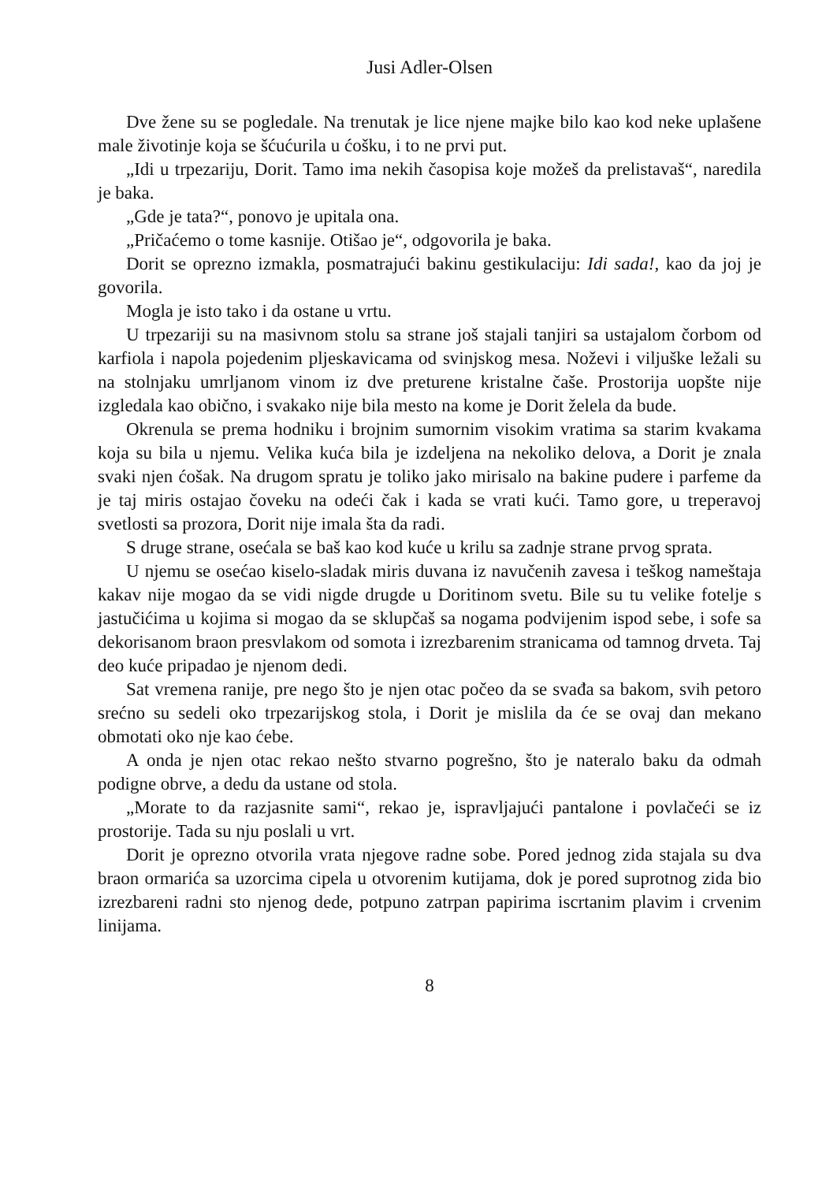Jusi Adler-Olsen
Dve žene su se pogledale. Na trenutak je lice njene majke bilo kao kod neke uplašene male životinje koja se šćućurila u ćošku, i to ne prvi put.
„Idi u trpezariju, Dorit. Tamo ima nekih časopisa koje možeš da prelistavaš“, naredila je baka.
„Gde je tata?“, ponovo je upitala ona.
„Pričaćemo o tome kasnije. Otišao je“, odgovorila je baka.
Dorit se oprezno izmakla, posmatrajući bakinu gestikulaciju: Idi sada!, kao da joj je govorila.
Mogla je isto tako i da ostane u vrtu.
U trpezariji su na masivnom stolu sa strane još stajali tanjiri sa ustajalom čorbom od karfiola i napola pojedenim pljeskavicama od svinjskog mesa. Noževi i viljuške ležali su na stolnjaku umrljanom vinom iz dve preturene kristalne čaše. Prostorija uopšte nije izgledala kao obično, i svakako nije bila mesto na kome je Dorit želela da bude.
Okrenula se prema hodniku i brojnim sumornim visokim vratima sa starim kvakama koja su bila u njemu. Velika kuća bila je izdeljena na nekoliko delova, a Dorit je znala svaki njen ćošak. Na drugom spratu je toliko jako mirisalo na bakine pudere i parfeme da je taj miris ostajao čoveku na odeći čak i kada se vrati kući. Tamo gore, u treperavoj svetlosti sa prozora, Dorit nije imala šta da radi.
S druge strane, osećala se baš kao kod kuće u krilu sa zadnje strane prvog sprata.
U njemu se osećao kiselo-sladak miris duvana iz navučenih zavesa i teškog nameštaja kakav nije mogao da se vidi nigde drugde u Doritinom svetu. Bile su tu velike fotelje s jastučićima u kojima si mogao da se sklupčaš sa nogama podvijenim ispod sebe, i sofe sa dekorisanom braon presvlakom od somota i izrezbarenim stranicama od tamnog drveta. Taj deo kuće pripadao je njenom dedi.
Sat vremena ranije, pre nego što je njen otac počeo da se svađa sa bakom, svih petoro srećno su sedeli oko trpezarijskog stola, i Dorit je mislila da će se ovaj dan mekano obmotati oko nje kao ćebe.
A onda je njen otac rekao nešto stvarno pogrešno, što je nateralo baku da odmah podigne obrve, a dedu da ustane od stola.
„Morate to da razjasnite sami“, rekao je, ispravljajući pantalone i povlačeći se iz prostorije. Tada su nju poslali u vrt.
Dorit je oprezno otvorila vrata njegove radne sobe. Pored jednog zida stajala su dva braon ormarića sa uzorcima cipela u otvorenim kutijama, dok je pored suprotnog zida bio izrezbareni radni sto njenog dede, potpuno zatrpan papirima iscrtanim plavim i crvenim linijama.
8